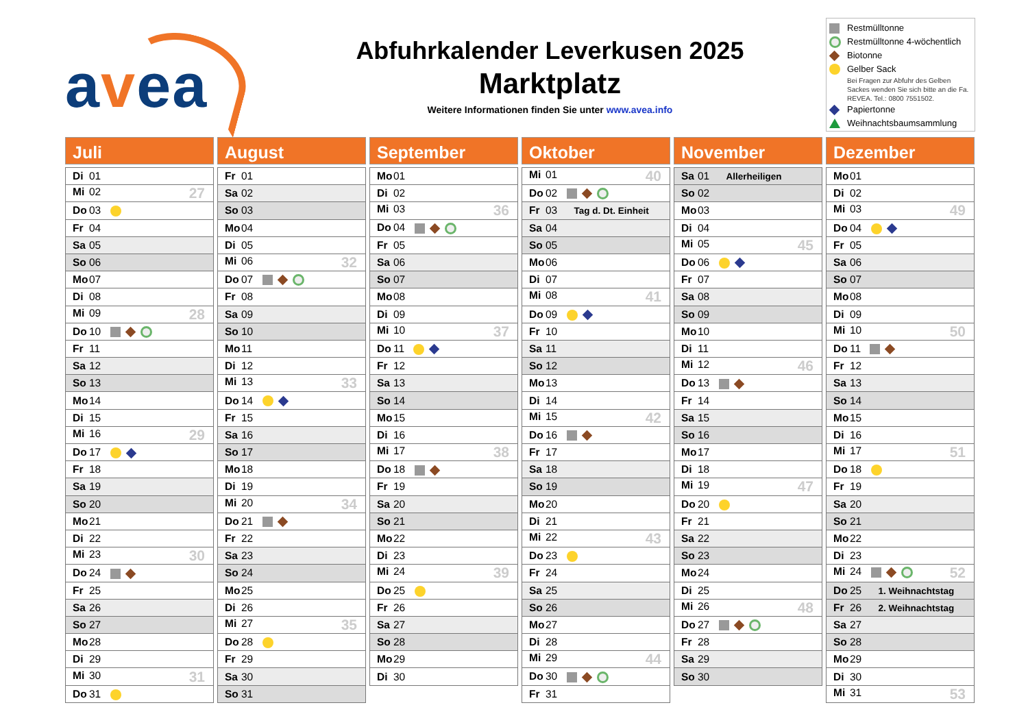avea
Abfuhrkalender Leverkusen 2025
Marktplatz
Weitere Informationen finden Sie unter www.avea.info
Restmülltonne
Restmülltonne 4-wöchentlich
Biotonne
Gelber Sack
Bei Fragen zur Abfuhr des Gelben Sackes wenden Sie sich bitte an die Fa. REVEA. Tel.: 0800 7551502.
Papiertonne
Weihnachtsbaumsammlung
Juli
| Di 01 |
| Mi 02 27 |
| Do 03 |
| Fr 04 |
| Sa 05 |
| So 06 |
| Mo 07 |
| Di 08 |
| Mi 09 28 |
| Do 10 |
| Fr 11 |
| Sa 12 |
| So 13 |
| Mo 14 |
| Di 15 |
| Mi 16 29 |
| Do 17 |
| Fr 18 |
| Sa 19 |
| So 20 |
| Mo 21 |
| Di 22 |
| Mi 23 30 |
| Do 24 |
| Fr 25 |
| Sa 26 |
| So 27 |
| Mo 28 |
| Di 29 |
| Mi 30 31 |
| Do 31 |
August
| Fr 01 |
| Sa 02 |
| So 03 |
| Mo 04 |
| Di 05 |
| Mi 06 32 |
| Do 07 |
| Fr 08 |
| Sa 09 |
| So 10 |
| Mo 11 |
| Di 12 |
| Mi 13 33 |
| Do 14 |
| Fr 15 |
| Sa 16 |
| So 17 |
| Mo 18 |
| Di 19 |
| Mi 20 34 |
| Do 21 |
| Fr 22 |
| Sa 23 |
| So 24 |
| Mo 25 |
| Di 26 |
| Mi 27 35 |
| Do 28 |
| Fr 29 |
| Sa 30 |
| So 31 |
September
| Mo 01 |
| Di 02 |
| Mi 03 36 |
| Do 04 |
| Fr 05 |
| Sa 06 |
| So 07 |
| Mo 08 |
| Di 09 |
| Mi 10 37 |
| Do 11 |
| Fr 12 |
| Sa 13 |
| So 14 |
| Mo 15 |
| Di 16 |
| Mi 17 38 |
| Do 18 |
| Fr 19 |
| Sa 20 |
| So 21 |
| Mo 22 |
| Di 23 |
| Mi 24 39 |
| Do 25 |
| Fr 26 |
| Sa 27 |
| So 28 |
| Mo 29 |
| Di 30 |
Oktober
| Mi 01 40 |
| Do 02 |
| Fr 03 Tag d. Dt. Einheit |
| Sa 04 |
| So 05 |
| Mo 06 |
| Di 07 |
| Mi 08 41 |
| Do 09 |
| Fr 10 |
| Sa 11 |
| So 12 |
| Mo 13 |
| Di 14 |
| Mi 15 42 |
| Do 16 |
| Fr 17 |
| Sa 18 |
| So 19 |
| Mo 20 |
| Di 21 |
| Mi 22 43 |
| Do 23 |
| Fr 24 |
| Sa 25 |
| So 26 |
| Mo 27 |
| Di 28 |
| Mi 29 44 |
| Do 30 |
| Fr 31 |
November
| Sa 01 Allerheiligen |
| So 02 |
| Mo 03 |
| Di 04 |
| Mi 05 45 |
| Do 06 |
| Fr 07 |
| Sa 08 |
| So 09 |
| Mo 10 |
| Di 11 |
| Mi 12 46 |
| Do 13 |
| Fr 14 |
| Sa 15 |
| So 16 |
| Mo 17 |
| Di 18 |
| Mi 19 47 |
| Do 20 |
| Fr 21 |
| Sa 22 |
| So 23 |
| Mo 24 |
| Di 25 |
| Mi 26 48 |
| Do 27 |
| Fr 28 |
| Sa 29 |
| So 30 |
Dezember
| Mo 01 |
| Di 02 |
| Mi 03 49 |
| Do 04 |
| Fr 05 |
| Sa 06 |
| So 07 |
| Mo 08 |
| Di 09 |
| Mi 10 50 |
| Do 11 |
| Fr 12 |
| Sa 13 |
| So 14 |
| Mo 15 |
| Di 16 |
| Mi 17 51 |
| Do 18 |
| Fr 19 |
| Sa 20 |
| So 21 |
| Mo 22 |
| Di 23 |
| Mi 24 52 |
| Do 25 1. Weihnachtstag |
| Fr 26 2. Weihnachtstag |
| Sa 27 |
| So 28 |
| Mo 29 |
| Di 30 |
| Mi 31 53 |